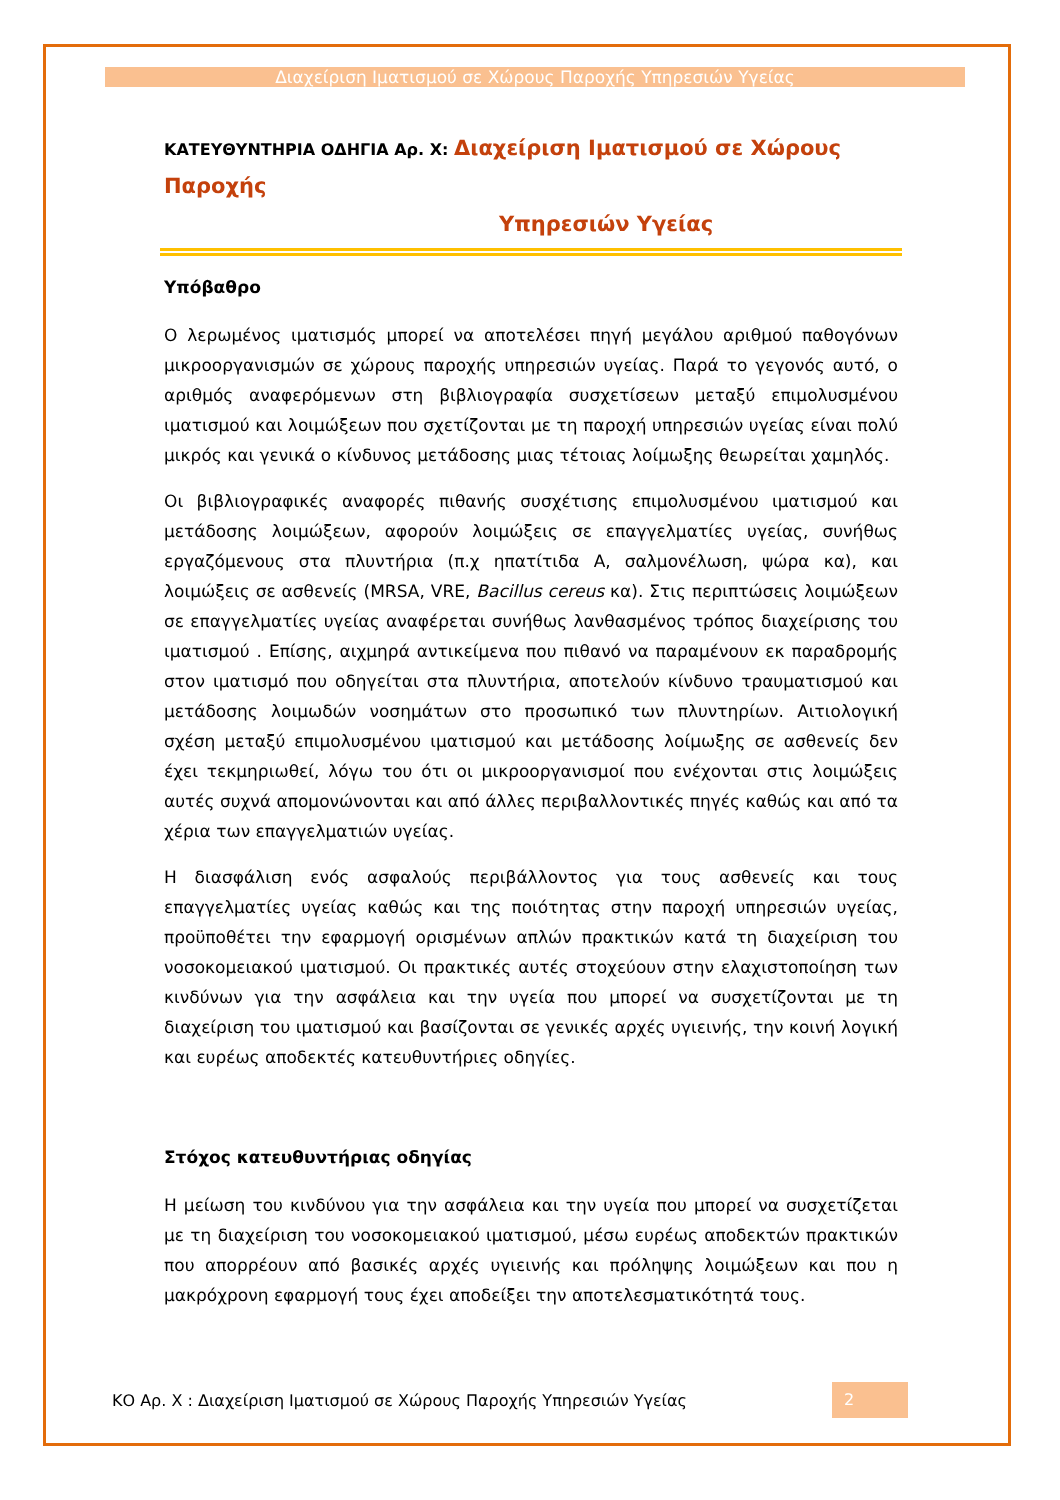Διαχείριση Ιματισμού σε Χώρους Παροχής Υπηρεσιών Υγείας
ΚΑΤΕΥΘΥΝΤΗΡΙΑ ΟΔΗΓΙΑ Αρ. Χ: Διαχείριση Ιματισμού σε Χώρους Παροχής
Υπηρεσιών Υγείας
Υπόβαθρο
Ο λερωμένος ιματισμός μπορεί να αποτελέσει πηγή μεγάλου αριθμού παθογόνων μικροοργανισμών σε χώρους παροχής υπηρεσιών υγείας. Παρά το γεγονός αυτό, ο αριθμός αναφερόμενων στη βιβλιογραφία συσχετίσεων μεταξύ επιμολυσμένου ιματισμού και λοιμώξεων που σχετίζονται με τη παροχή υπηρεσιών υγείας είναι πολύ μικρός και γενικά ο κίνδυνος μετάδοσης μιας τέτοιας λοίμωξης θεωρείται χαμηλός.
Οι βιβλιογραφικές αναφορές πιθανής συσχέτισης επιμολυσμένου ιματισμού και μετάδοσης λοιμώξεων, αφορούν λοιμώξεις σε επαγγελματίες υγείας, συνήθως εργαζόμενους στα πλυντήρια (π.χ ηπατίτιδα Α, σαλμονέλωση, ψώρα κα), και λοιμώξεις σε ασθενείς (MRSA, VRE, Bacillus cereus κα). Στις περιπτώσεις λοιμώξεων σε επαγγελματίες υγείας αναφέρεται συνήθως λανθασμένος τρόπος διαχείρισης του ιματισμού . Επίσης, αιχμηρά αντικείμενα που πιθανό να παραμένουν εκ παραδρομής στον ιματισμό που οδηγείται στα πλυντήρια, αποτελούν κίνδυνο τραυματισμού και μετάδοσης λοιμωδών νοσημάτων στο προσωπικό των πλυντηρίων. Αιτιολογική σχέση μεταξύ επιμολυσμένου ιματισμού και μετάδοσης λοίμωξης σε ασθενείς δεν έχει τεκμηριωθεί, λόγω του ότι οι μικροοργανισμοί που ενέχονται στις λοιμώξεις αυτές συχνά απομονώνονται και από άλλες περιβαλλοντικές πηγές καθώς και από τα χέρια των επαγγελματιών υγείας.
Η διασφάλιση ενός ασφαλούς περιβάλλοντος για τους ασθενείς και τους επαγγελματίες υγείας καθώς και της ποιότητας στην παροχή υπηρεσιών υγείας, προϋποθέτει την εφαρμογή ορισμένων απλών πρακτικών κατά τη διαχείριση του νοσοκομειακού ιματισμού. Οι πρακτικές αυτές στοχεύουν στην ελαχιστοποίηση των κινδύνων για την ασφάλεια και την υγεία που μπορεί να συσχετίζονται με τη διαχείριση του ιματισμού και βασίζονται σε γενικές αρχές υγιεινής, την κοινή λογική και ευρέως αποδεκτές κατευθυντήριες οδηγίες.
Στόχος κατευθυντήριας οδηγίας
Η μείωση του κινδύνου για την ασφάλεια και την υγεία που μπορεί να συσχετίζεται με τη διαχείριση του νοσοκομειακού ιματισμού, μέσω ευρέως αποδεκτών πρακτικών που απορρέουν από βασικές αρχές υγιεινής και πρόληψης λοιμώξεων και που η μακρόχρονη εφαρμογή τους έχει αποδείξει την αποτελεσματικότητά τους.
ΚΟ Αρ. Χ : Διαχείριση Ιματισμού σε Χώρους Παροχής Υπηρεσιών Υγείας 2